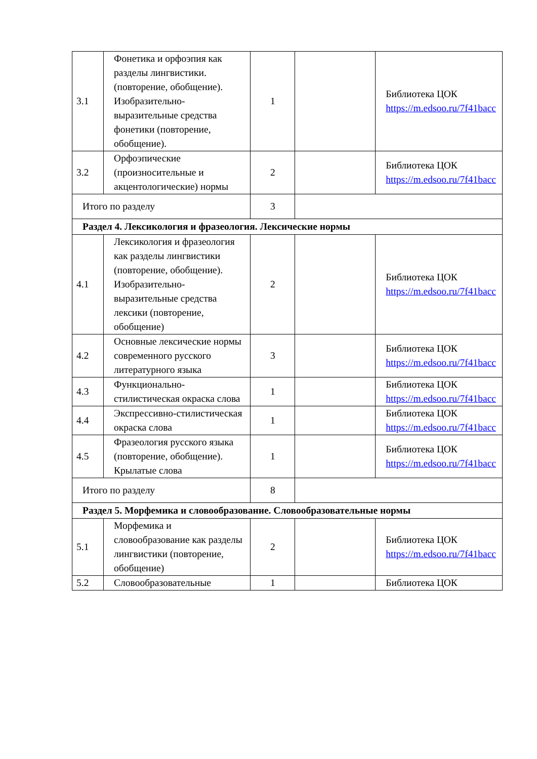| 3.1 | Фонетика и орфоэпия как разделы лингвистики.(повторение, обобщение). Изобразительно-выразительные средства фонетики (повторение, обобщение). | 1 | | Библиотека ЦОК https://m.edsoo.ru/7f41bacc |
| 3.2 | Орфоэпические (произносительные и акцентологические) нормы | 2 | | Библиотека ЦОК https://m.edsoo.ru/7f41bacc |
| Итого по разделу | | 3 | | |
| Раздел 4. Лексикология и фразеология. Лексические нормы | | | | |
| 4.1 | Лексикология и фразеология как разделы лингвистики (повторение, обобщение). Изобразительно-выразительные средства лексики (повторение, обобщение) | 2 | | Библиотека ЦОК https://m.edsoo.ru/7f41bacc |
| 4.2 | Основные лексические нормы современного русского литературного языка | 3 | | Библиотека ЦОК https://m.edsoo.ru/7f41bacc |
| 4.3 | Функционально-стилистическая окраска слова | 1 | | Библиотека ЦОК https://m.edsoo.ru/7f41bacc |
| 4.4 | Экспрессивно-стилистическая окраска слова | 1 | | Библиотека ЦОК https://m.edsoo.ru/7f41bacc |
| 4.5 | Фразеология русского языка (повторение, обобщение). Крылатые слова | 1 | | Библиотека ЦОК https://m.edsoo.ru/7f41bacc |
| Итого по разделу | | 8 | | |
| Раздел 5. Морфемика и словообразование. Словообразовательные нормы | | | | |
| 5.1 | Морфемика и словообразование как разделы лингвистики (повторение, обобщение) | 2 | | Библиотека ЦОК https://m.edsoo.ru/7f41bacc |
| 5.2 | Словообразовательные | 1 | | Библиотека ЦОК |